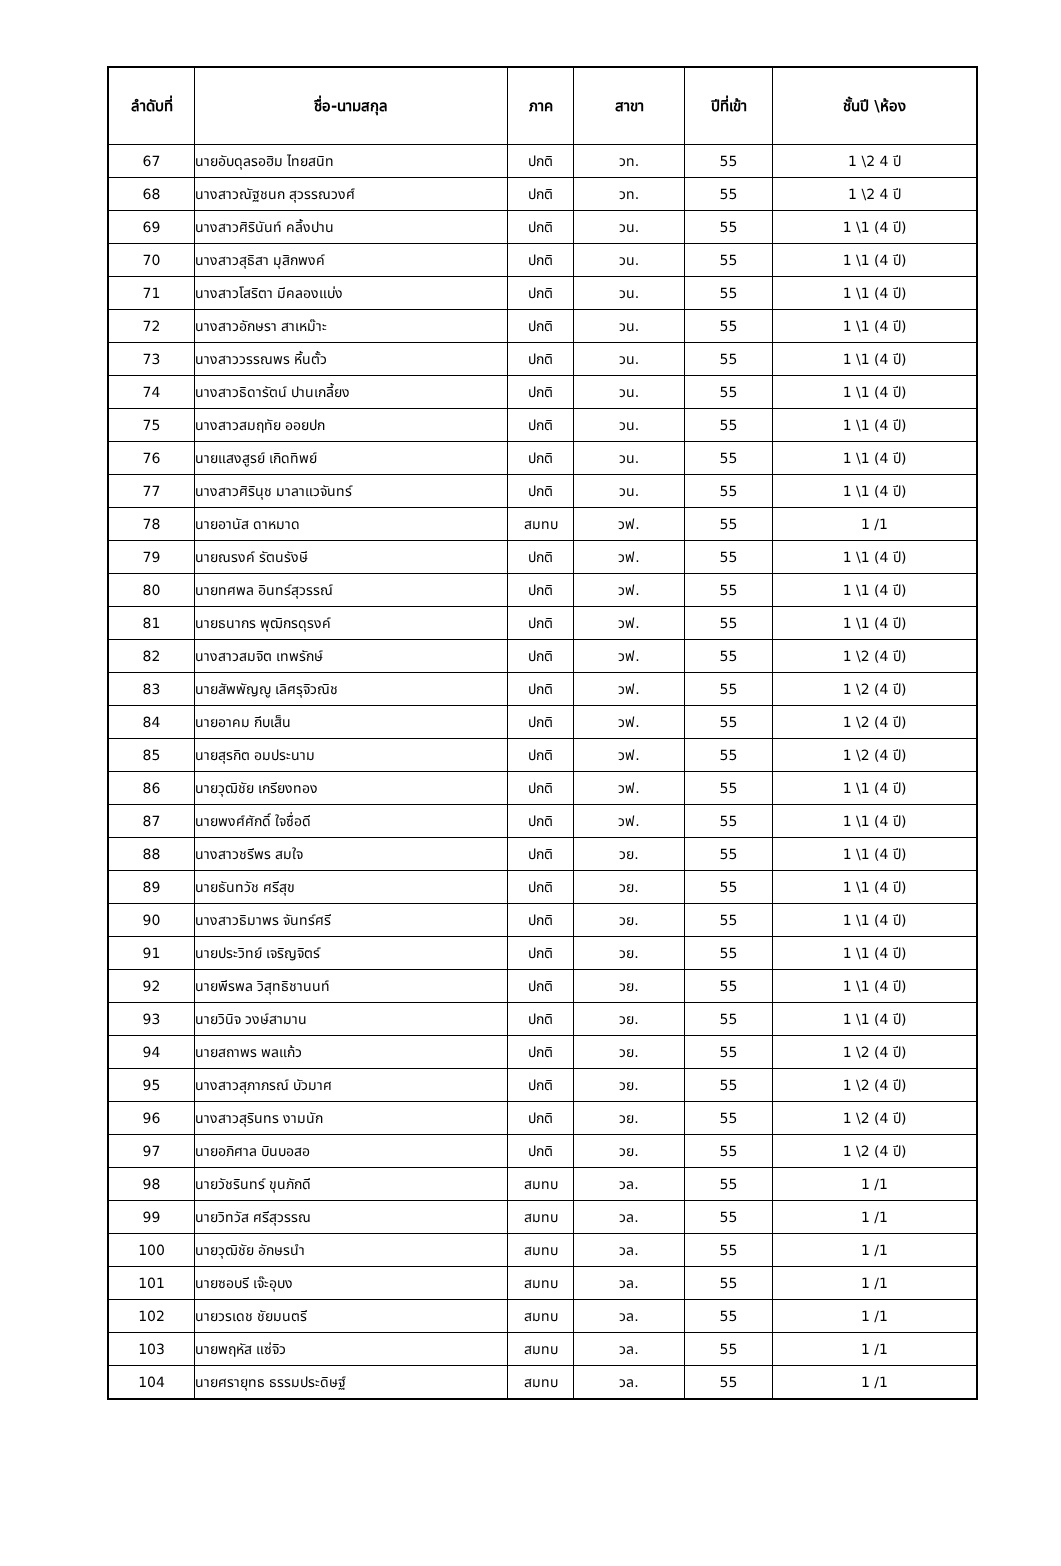| ลำดับที่ | ชื่อ-นามสกุล | ภาค | สาขา | ปีที่เข้า | ชั้นปี \ห้อง |
| --- | --- | --- | --- | --- | --- |
| 67 | นายอับดุลรอฮิม ไทยสนิท | ปกติ | วท. | 55 | 1 \2 4 ปี |
| 68 | นางสาวณัฐชนก สุวรรณวงศ์ | ปกติ | วท. | 55 | 1 \2 4 ปี |
| 69 | นางสาวศิรินันท์ คลิ้งปาน | ปกติ | วน. | 55 | 1 \1 (4 ปี) |
| 70 | นางสาวสุธิสา มุสิกพงค์ | ปกติ | วน. | 55 | 1 \1 (4 ปี) |
| 71 | นางสาวโสริตา มีคลองแบ่ง | ปกติ | วน. | 55 | 1 \1 (4 ปี) |
| 72 | นางสาวอักษรา สาเหม๊าะ | ปกติ | วน. | 55 | 1 \1 (4 ปี) |
| 73 | นางสาววรรณพร หิ้นตั้ว | ปกติ | วน. | 55 | 1 \1 (4 ปี) |
| 74 | นางสาวธิดารัตน์ ปานเกลี้ยง | ปกติ | วน. | 55 | 1 \1 (4 ปี) |
| 75 | นางสาวสมฤทัย ออยปก | ปกติ | วน. | 55 | 1 \1 (4 ปี) |
| 76 | นายแสงสูรย์ เกิดทิพย์ | ปกติ | วน. | 55 | 1 \1 (4 ปี) |
| 77 | นางสาวศิรินุช มาลาแวจันทร์ | ปกติ | วน. | 55 | 1 \1 (4 ปี) |
| 78 | นายอานัส ดาหมาด | สมทบ | วฟ. | 55 | 1 /1 |
| 79 | นายณรงค์ รัตนรังษี | ปกติ | วฟ. | 55 | 1 \1 (4 ปี) |
| 80 | นายทศพล อินทร์สุวรรณ์ | ปกติ | วฟ. | 55 | 1 \1 (4 ปี) |
| 81 | นายธนากร พุฒิกรดุรงค์ | ปกติ | วฟ. | 55 | 1 \1 (4 ปี) |
| 82 | นางสาวสมจิต เทพรักษ์ | ปกติ | วฟ. | 55 | 1 \2 (4 ปี) |
| 83 | นายสัพพัญญู เลิศรุจิวณิช | ปกติ | วฟ. | 55 | 1 \2 (4 ปี) |
| 84 | นายอาคม กีบเส็น | ปกติ | วฟ. | 55 | 1 \2 (4 ปี) |
| 85 | นายสุรกิต อมประนาม | ปกติ | วฟ. | 55 | 1 \2 (4 ปี) |
| 86 | นายวุฒิชัย เกรียงทอง | ปกติ | วฟ. | 55 | 1 \1 (4 ปี) |
| 87 | นายพงศ์ศักดิ์ ใจซื่อดี | ปกติ | วฟ. | 55 | 1 \1 (4 ปี) |
| 88 | นางสาวชรีพร สมใจ | ปกติ | วย. | 55 | 1 \1 (4 ปี) |
| 89 | นายธันทวัช ศรีสุข | ปกติ | วย. | 55 | 1 \1 (4 ปี) |
| 90 | นางสาวธิมาพร จันทร์ศรี | ปกติ | วย. | 55 | 1 \1 (4 ปี) |
| 91 | นายประวิทย์ เจริญจิตร์ | ปกติ | วย. | 55 | 1 \1 (4 ปี) |
| 92 | นายพีรพล วิสุทธิชานนท์ | ปกติ | วย. | 55 | 1 \1 (4 ปี) |
| 93 | นายวินิจ วงษ์สามาน | ปกติ | วย. | 55 | 1 \1 (4 ปี) |
| 94 | นายสถาพร พลแก้ว | ปกติ | วย. | 55 | 1 \2 (4 ปี) |
| 95 | นางสาวสุภาภรณ์ บัวมาศ | ปกติ | วย. | 55 | 1 \2 (4 ปี) |
| 96 | นางสาวสุรินทร งามนัก | ปกติ | วย. | 55 | 1 \2 (4 ปี) |
| 97 | นายอภิศาล บินบอสอ | ปกติ | วย. | 55 | 1 \2 (4 ปี) |
| 98 | นายวัชรินทร์ ขุนภักดี | สมทบ | วล. | 55 | 1 /1 |
| 99 | นายวิทวัส ศรีสุวรรณ | สมทบ | วล. | 55 | 1 /1 |
| 100 | นายวุฒิชัย อักษรนำ | สมทบ | วล. | 55 | 1 /1 |
| 101 | นายซอบรี เจ๊ะอุบง | สมทบ | วล. | 55 | 1 /1 |
| 102 | นายวรเดช ชัยมนตรี | สมทบ | วล. | 55 | 1 /1 |
| 103 | นายพฤหัส แซ่จิว | สมทบ | วล. | 55 | 1 /1 |
| 104 | นายศรายุทธ ธรรมประดิษฐ์ | สมทบ | วล. | 55 | 1 /1 |